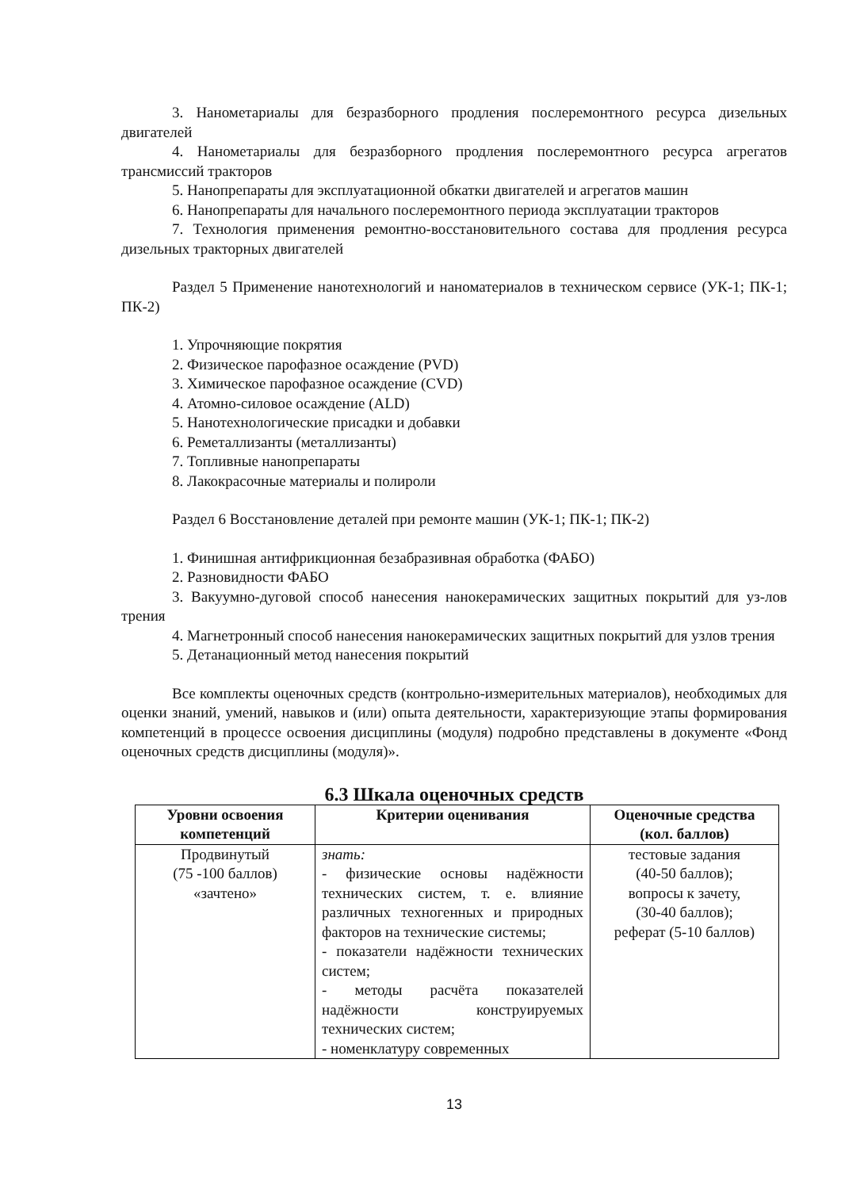3. Нанометариалы для безразборного продления послеремонтного ресурса дизельных двигателей
4. Нанометариалы для безразборного продления послеремонтного ресурса агрегатов трансмиссий тракторов
5. Нанопрепараты для эксплуатационной обкатки двигателей и агрегатов машин
6. Нанопрепараты для начального послеремонтного периода эксплуатации тракторов
7. Технология применения ремонтно-восстановительного состава для продления ресурса дизельных тракторных двигателей
Раздел 5 Применение нанотехнологий и наноматериалов в техническом сервисе (УК-1; ПК-1; ПК-2)
1. Упрочняющие покрятия
2. Физическое парофазное осаждение (PVD)
3. Химическое парофазное осаждение (CVD)
4. Атомно-силовое осаждение (ALD)
5. Нанотехнологические присадки и добавки
6. Реметаллизанты (металлизанты)
7. Топливные нанопрепараты
8. Лакокрасочные материалы и полироли
Раздел 6 Восстановление деталей при ремонте машин (УК-1; ПК-1; ПК-2)
1. Финишная антифрикционная безабразивная обработка (ФАБО)
2. Разновидности ФАБО
3. Вакуумно-дуговой способ нанесения нанокерамических защитных покрытий для уз-лов трения
4. Магнетронный способ нанесения нанокерамических защитных покрытий для узлов трения
5. Детанационный метод нанесения покрытий
Все комплекты оценочных средств (контрольно-измерительных материалов), необходимых для оценки знаний, умений, навыков и (или) опыта деятельности, характеризующие этапы формирования компетенций в процессе освоения дисциплины (модуля) подробно представлены в документе «Фонд оценочных средств дисциплины (модуля)».
6.3 Шкала оценочных средств
| Уровни освоения компетенций | Критерии оценивания | Оценочные средства (кол. баллов) |
| --- | --- | --- |
| Продвинутый (75 -100 баллов) «зачтено» | знать: - физические основы надёжности технических систем, т. е. влияние различных техногенных и природных факторов на технические системы; - показатели надёжности технических систем; - методы расчёта показателей надёжности конструируемых технических систем; - номенклатуру современных | тестовые задания (40-50 баллов); вопросы к зачету, (30-40 баллов); реферат (5-10 баллов) |
13